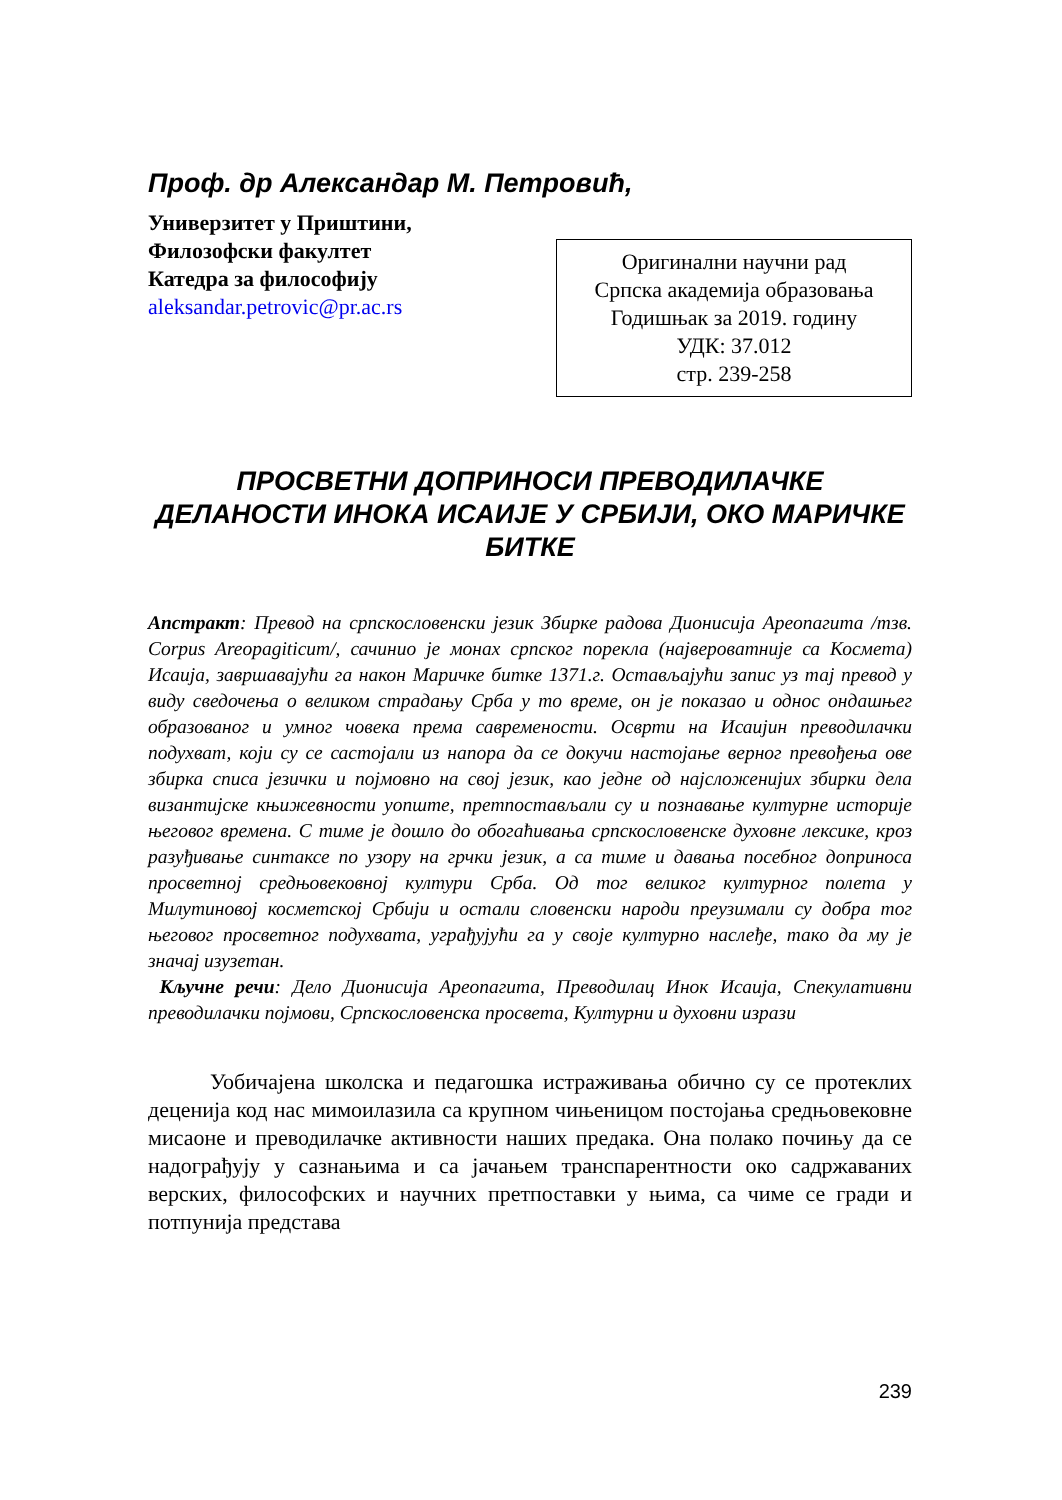Проф. др Александар М. Петровић,
Универзитет у Приштини,
Филозофски факултет
Катедра за философију
aleksandar.petrovic@pr.ac.rs
Оригинални научни рад
Српска академија образовања
Годишњак за 2019. годину
УДК: 37.012
стр. 239-258
ПРОСВЕТНИ ДОПРИНОСИ ПРЕВОДИЛАЧКЕ ДЕЛАНОСТИ ИНОКА ИСАИЈЕ У СРБИЈИ, ОКО МАРИЧКЕ БИТКЕ
Апстракт: Превод на српскословенски језик Збирке радова Дионисија Ареопагита /тзв. Corpus Areopagiticum/, сачинио је монах српског порекла (највероватније са Космета) Исаија, завршавајући га након Маричке битке 1371.г. Остављајући запис уз тај превод у виду сведочења о великом страдању Срба у то време, он је показао и однос ондашњег образованог и умног човека према савремености. Осврти на Исаијин преводилачки подухват, који су се састојали из напора да се докучи настојање верног превођења ове збирка списа језички и појмовно на свој језик, као једне од најсложенијих збирки дела византијске књижевности уопште, претпостављали су и познавање културне историје његовог времена. С тиме је дошло до обогаћивања српскословенске духовне лексике, кроз разуђивање синтаксе по узору на грчки језик, а са тиме и давања посебног доприноса просветној средњовековној култури Срба. Од тог великог културног полета у Милутиновој косметској Србији и остали словенски народи преузимали су добра тог његовог просветног подухвата, уграђујући га у своје културно наслеђе, тако да му је значај изузетан.
Кључне речи: Дело Дионисија Ареопагита, Преводилац Инок Исаија, Спекулативни преводилачки појмови, Српскословенска просвета, Културни и духовни изрази
Уобичајена школска и педагошка истраживања обично су се протеклих деценија код нас мимоилазила са крупном чињеницом постојања средњовековне мисаоне и преводилачке активности наших предака. Она полако почињу да се надограђују у сазнањима и са јачањем транспарентности око садржаваних верских, философских и научних претпоставки у њима, са чиме се гради и потпунија представа
239